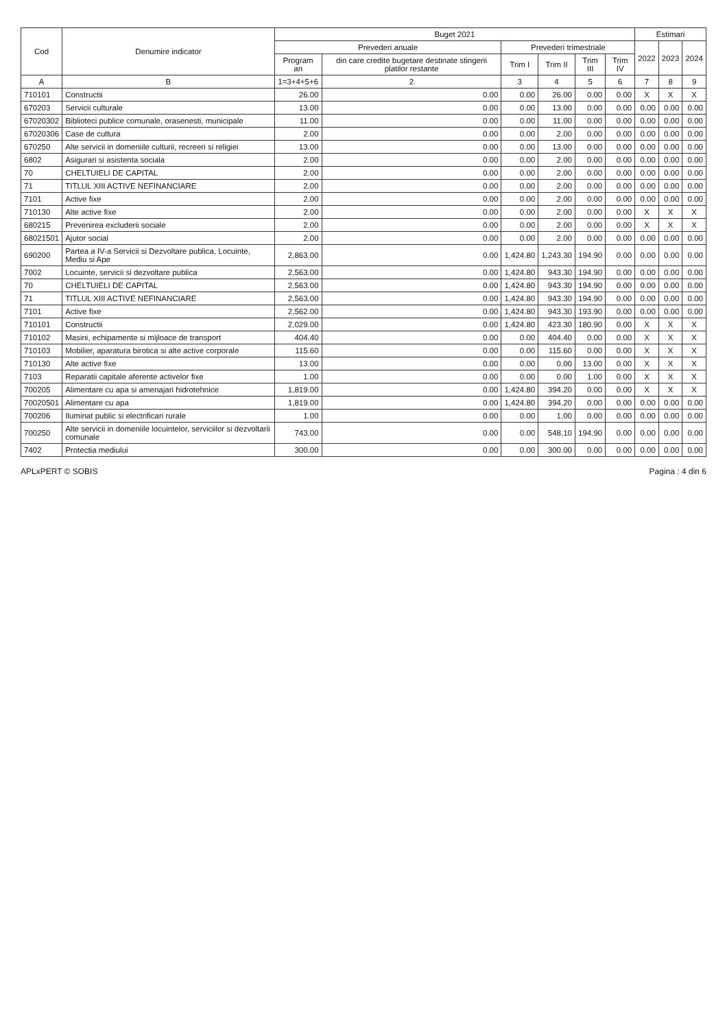| Cod | Denumire indicator | Buget 2021 | | | | | | Estimari | | |
| --- | --- | --- | --- | --- | --- | --- | --- | --- | --- | --- |
| | | Prevederi anuale | | Prevederi trimestriale | | | | 2022 | 2023 | 2024 |
| | | Program an | din care credite bugetare destinate stingerii platilor restante | Trim I | Trim II | Trim III | Trim IV | | | |
| A | B | 1=3+4+5+6 | 2 | 3 | 4 | 5 | 6 | 7 | 8 | 9 |
| 710101 | Constructii | 26.00 | 0.00 | 0.00 | 26.00 | 0.00 | 0.00 | X | X | X |
| 670203 | Servicii culturale | 13.00 | 0.00 | 0.00 | 13.00 | 0.00 | 0.00 | 0.00 | 0.00 | 0.00 |
| 67020302 | Biblioteci publice comunale, orasenesti, municipale | 11.00 | 0.00 | 0.00 | 11.00 | 0.00 | 0.00 | 0.00 | 0.00 | 0.00 |
| 67020306 | Case de cultura | 2.00 | 0.00 | 0.00 | 2.00 | 0.00 | 0.00 | 0.00 | 0.00 | 0.00 |
| 670250 | Alte servicii in domeniile culturii, recreeri si religiei | 13.00 | 0.00 | 0.00 | 13.00 | 0.00 | 0.00 | 0.00 | 0.00 | 0.00 |
| 6802 | Asigurari si asistenta sociala | 2.00 | 0.00 | 0.00 | 2.00 | 0.00 | 0.00 | 0.00 | 0.00 | 0.00 |
| 70 | CHELTUIELI DE CAPITAL | 2.00 | 0.00 | 0.00 | 2.00 | 0.00 | 0.00 | 0.00 | 0.00 | 0.00 |
| 71 | TITLUL XIII ACTIVE NEFINANCIARE | 2.00 | 0.00 | 0.00 | 2.00 | 0.00 | 0.00 | 0.00 | 0.00 | 0.00 |
| 7101 | Active fixe | 2.00 | 0.00 | 0.00 | 2.00 | 0.00 | 0.00 | 0.00 | 0.00 | 0.00 |
| 710130 | Alte active fixe | 2.00 | 0.00 | 0.00 | 2.00 | 0.00 | 0.00 | X | X | X |
| 680215 | Prevenirea excluderii sociale | 2.00 | 0.00 | 0.00 | 2.00 | 0.00 | 0.00 | X | X | X |
| 68021501 | Ajutor social | 2.00 | 0.00 | 0.00 | 2.00 | 0.00 | 0.00 | 0.00 | 0.00 | 0.00 |
| 690200 | Partea a IV-a Servicii si Dezvoltare publica, Locuinte, Mediu si Ape | 2,863.00 | 0.00 | 1,424.80 | 1,243.30 | 194.90 | 0.00 | 0.00 | 0.00 | 0.00 |
| 7002 | Locuinte, servicii si dezvoltare publica | 2,563.00 | 0.00 | 1,424.80 | 943.30 | 194.90 | 0.00 | 0.00 | 0.00 | 0.00 |
| 70 | CHELTUIELI DE CAPITAL | 2,563.00 | 0.00 | 1,424.80 | 943.30 | 194.90 | 0.00 | 0.00 | 0.00 | 0.00 |
| 71 | TITLUL XIII ACTIVE NEFINANCIARE | 2,563.00 | 0.00 | 1,424.80 | 943.30 | 194.90 | 0.00 | 0.00 | 0.00 | 0.00 |
| 7101 | Active fixe | 2,562.00 | 0.00 | 1,424.80 | 943.30 | 193.90 | 0.00 | 0.00 | 0.00 | 0.00 |
| 710101 | Constructii | 2,029.00 | 0.00 | 1,424.80 | 423.30 | 180.90 | 0.00 | X | X | X |
| 710102 | Masini, echipamente si mijloace de transport | 404.40 | 0.00 | 0.00 | 404.40 | 0.00 | 0.00 | X | X | X |
| 710103 | Mobilier, aparatura birotica si alte active corporale | 115.60 | 0.00 | 0.00 | 115.60 | 0.00 | 0.00 | X | X | X |
| 710130 | Alte active fixe | 13.00 | 0.00 | 0.00 | 0.00 | 13.00 | 0.00 | X | X | X |
| 7103 | Reparatii capitale aferente activelor fixe | 1.00 | 0.00 | 0.00 | 0.00 | 1.00 | 0.00 | X | X | X |
| 700205 | Alimentare cu apa si amenajari hidrotehnice | 1,819.00 | 0.00 | 1,424.80 | 394.20 | 0.00 | 0.00 | X | X | X |
| 70020501 | Alimentare cu apa | 1,819.00 | 0.00 | 1,424.80 | 394.20 | 0.00 | 0.00 | 0.00 | 0.00 | 0.00 |
| 700206 | Iluminat public si electrificari rurale | 1.00 | 0.00 | 0.00 | 1.00 | 0.00 | 0.00 | 0.00 | 0.00 | 0.00 |
| 700250 | Alte servicii in domeniile locuintelor, serviciilor si dezvoltarii comunale | 743.00 | 0.00 | 0.00 | 548.10 | 194.90 | 0.00 | 0.00 | 0.00 | 0.00 |
| 7402 | Protectia mediului | 300.00 | 0.00 | 0.00 | 300.00 | 0.00 | 0.00 | 0.00 | 0.00 | 0.00 |
APLxPERT © SOBIS Pagina : 4 din 6